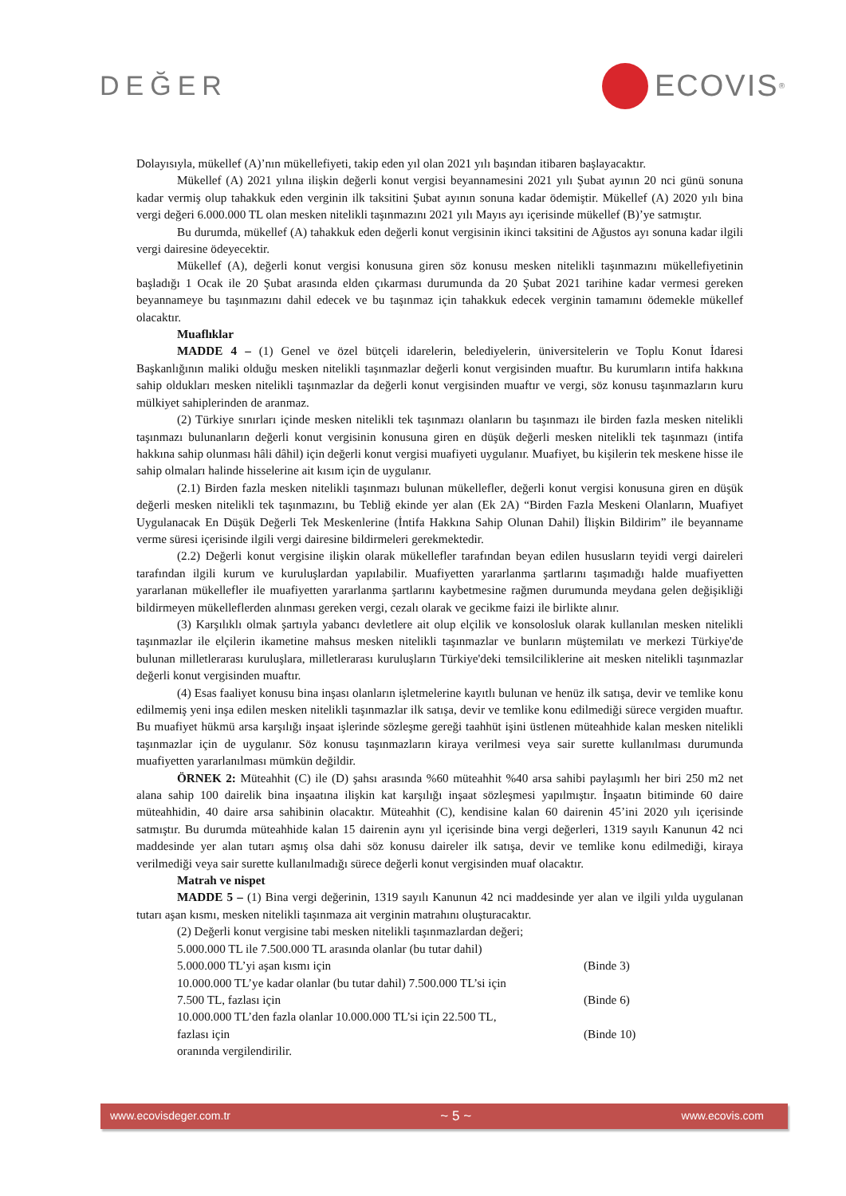DEĞER ECOVIS<sup>®</sup>
Dolayısıyla, mükellef (A)’nın mükellefiyeti, takip eden yıl olan 2021 yılı başından itibaren başlayacaktır.
Mükellef (A) 2021 yılına ilişkin değerli konut vergisi beyannamesini 2021 yılı Şubat ayının 20 nci günü sonuna kadar vermiş olup tahakkuk eden verginin ilk taksitini Şubat ayının sonuna kadar ödemiştir. Mükellef (A) 2020 yılı bina vergi değeri 6.000.000 TL olan mesken nitelikli taşınmazını 2021 yılı Mayıs ayı içerisinde mükellef (B)’ye satmıştır.
Bu durumda, mükellef (A) tahakkuk eden değerli konut vergisinin ikinci taksitini de Ağustos ayı sonuna kadar ilgili vergi dairesine ödeyecektir.
Mükellef (A), değerli konut vergisi konusuna giren söz konusu mesken nitelikli taşınmazını mükellefiyetinin başladığı 1 Ocak ile 20 Şubat arasında elden çıkarması durumunda da 20 Şubat 2021 tarihine kadar vermesi gereken beyannameye bu taşınmazını dahil edecek ve bu taşınmaz için tahakkuk edecek verginin tamamını ödemekle mükellef olacaktır.
Muaflıklar
MADDE 4 – (1) Genel ve özel bütçeli idarelerin, belediyelerin, üniversitelerin ve Toplu Konut İdaresi Başkanlığının maliki olduğu mesken nitelikli taşınmazlar değerli konut vergisinden muaftır. Bu kurumların intifa hakkına sahip oldukları mesken nitelikli taşınmazlar da değerli konut vergisinden muaftır ve vergi, söz konusu taşınmazların kuru mülkiyet sahiplerinden de aranmaz.
(2) Türkiye sınırları içinde mesken nitelikli tek taşınmazı olanların bu taşınmazı ile birden fazla mesken nitelikli taşınmazı bulunanların değerli konut vergisinin konusuna giren en düşük değerli mesken nitelikli tek taşınmazı (intifa hakkına sahip olunması hâli dâhil) için değerli konut vergisi muafiyeti uygulanır. Muafiyet, bu kişilerin tek meskene hisse ile sahip olmaları halinde hisselerine ait kısım için de uygulanır.
(2.1) Birden fazla mesken nitelikli taşınmazı bulunan mükellefler, değerli konut vergisi konusuna giren en düşük değerli mesken nitelikli tek taşınmazını, bu Tebliğ ekinde yer alan (Ek 2A) “Birden Fazla Meskeni Olanların, Muafiyet Uygulanacak En Düşük Değerli Tek Meskenlerine (İntifa Hakkına Sahip Olunan Dahil) İlişkin Bildirim” ile beyanname verme süresi içerisinde ilgili vergi dairesine bildirmeleri gerekmektedir.
(2.2) Değerli konut vergisine ilişkin olarak mükellefler tarafından beyan edilen hususların teyidi vergi daireleri tarafından ilgili kurum ve kuruluşlardan yapılabilir. Muafiyetten yararlanma şartlarını taşımadığı halde muafiyetten yararlanan mükellefler ile muafiyetten yararlanma şartlarını kaybetmesine rağmen durumunda meydana gelen değişikliği bildirmeyen mükelleflerden alınması gereken vergi, cezalı olarak ve gecikme faizi ile birlikte alınır.
(3) Karşılıklı olmak şartıyla yabancı devletlere ait olup elçilik ve konsolosluk olarak kullanılan mesken nitelikli taşınmazlar ile elçilerin ikametine mahsus mesken nitelikli taşınmazlar ve bunların müştemilatı ve merkezi Türkiye'de bulunan milletlerarası kuruluşlara, milletlerarası kuruluşların Türkiye'deki temsilciliklerine ait mesken nitelikli taşınmazlar değerli konut vergisinden muaftır.
(4) Esas faaliyet konusu bina inşası olanların işletmelerine kayıtlı bulunan ve henüz ilk satışa, devir ve temlike konu edilmemiş yeni inşa edilen mesken nitelikli taşınmazlar ilk satışa, devir ve temlike konu edilmediği sürece vergiden muaftır. Bu muafiyet hükmü arsa karşılığı inşaat işlerinde sözleşme gereği taahhüt işini üstlenen müteahhide kalan mesken nitelikli taşınmazlar için de uygulanır. Söz konusu taşınmazların kiraya verilmesi veya sair surette kullanılması durumunda muafiyetten yararlanılması mümkün değildir.
ÖRNEK 2: Müteahhit (C) ile (D) şahsı arasında %60 müteahhit %40 arsa sahibi paylaşımlı her biri 250 m2 net alana sahip 100 dairelik bina inşaatına ilişkin kat karşılığı inşaat sözleşmesi yapılmıştır. İnşaatın bitiminde 60 daire müteahhidin, 40 daire arsa sahibinin olacaktır. Müteahhit (C), kendisine kalan 60 dairenin 45’ini 2020 yılı içerisinde satmıştır. Bu durumda müteahhide kalan 15 dairenin aynı yıl içerisinde bina vergi değerleri, 1319 sayılı Kanunun 42 nci maddesinde yer alan tutarı aşmış olsa dahi söz konusu daireler ilk satışa, devir ve temlike konu edilmediği, kiraya verilmediği veya sair surette kullanılmadığı sürece değerli konut vergisinden muaf olacaktır.
Matrah ve nispet
MADDE 5 – (1) Bina vergi değerinin, 1319 sayılı Kanunun 42 nci maddesinde yer alan ve ilgili yılda uygulanan tutarı aşan kısmı, mesken nitelikli taşınmaza ait verginin matrahını oluşturacaktır.
(2) Değerli konut vergisine tabi mesken nitelikli taşınmazlardan değeri;
5.000.000 TL ile 7.500.000 TL arasında olanlar (bu tutar dahil)
5.000.000 TL’yi aşan kısmı için (Binde 3)
10.000.000 TL’ye kadar olanlar (bu tutar dahil) 7.500.000 TL’si için
7.500 TL, fazlası için (Binde 6)
10.000.000 TL’den fazla olanlar 10.000.000 TL’si için 22.500 TL,
fazlası için (Binde 10)
oranında vergilendirilir.
www.ecovisdeger.com.tr ~ 5 ~ www.ecovis.com